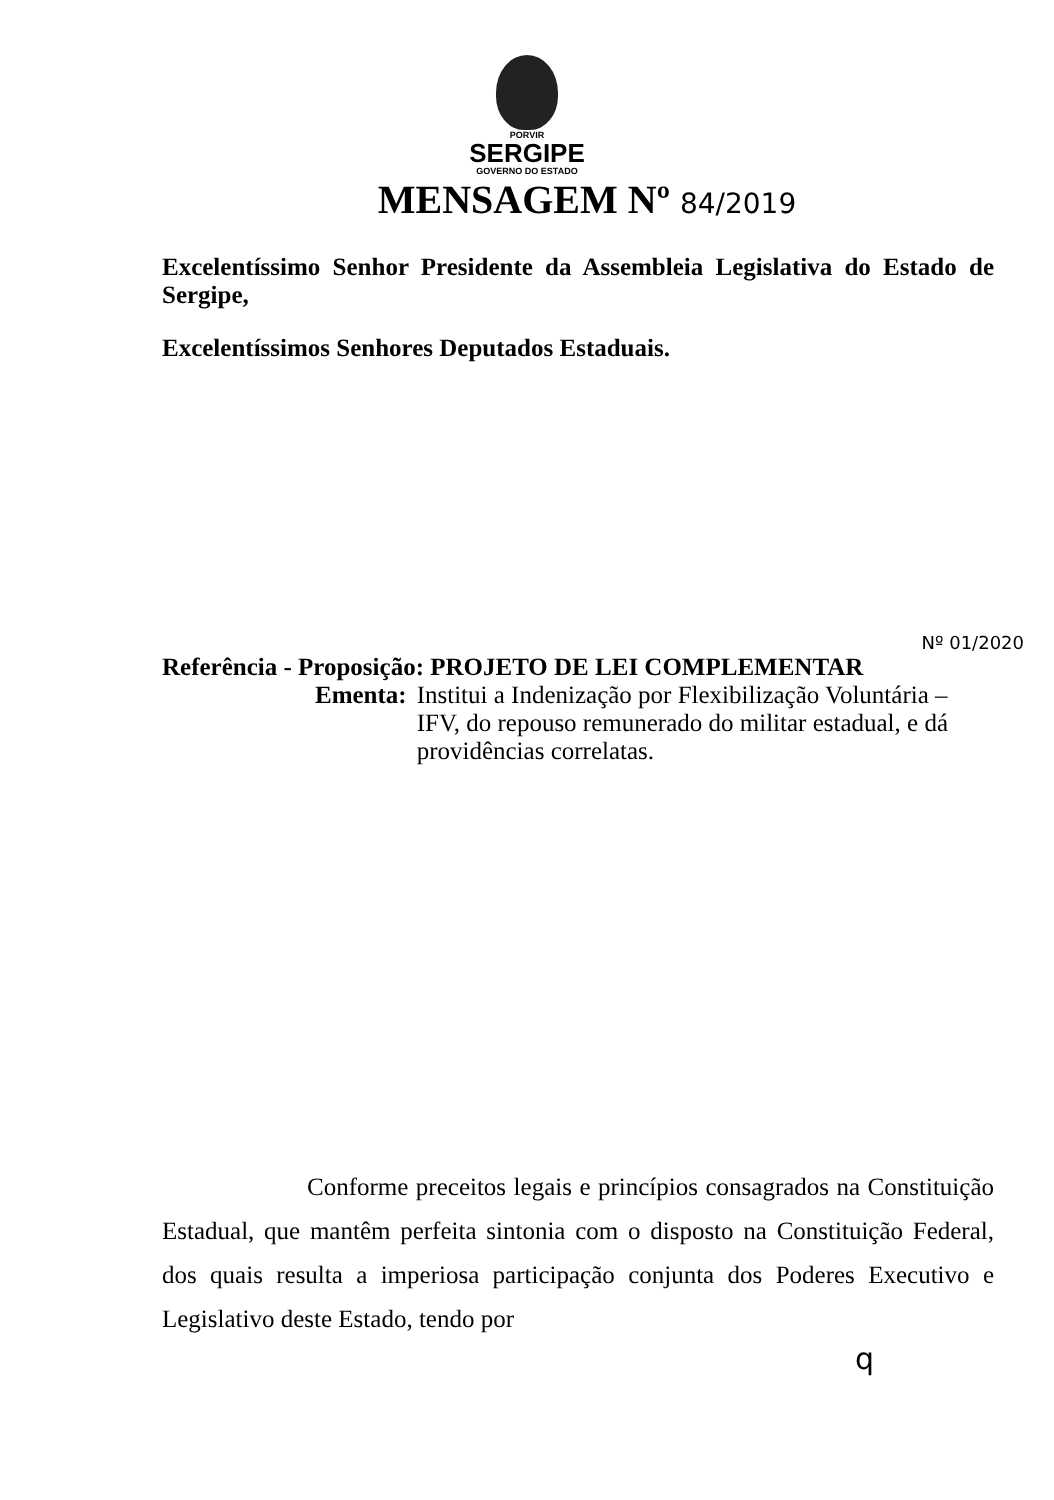PORVIR
SERGIPE
GOVERNO DO ESTADO
MENSAGEM Nº 84/2019
Excelentíssimo Senhor Presidente da Assembleia Legislativa do Estado de Sergipe,
Excelentíssimos Senhores Deputados Estaduais.
Nº 01/2020
Referência - Proposição: PROJETO DE LEI COMPLEMENTAR
Ementa: Institui a Indenização por Flexibilização Voluntária – IFV, do repouso remunerado do militar estadual, e dá providências correlatas.
Conforme preceitos legais e princípios consagrados na Constituição Estadual, que mantêm perfeita sintonia com o disposto na Constituição Federal, dos quais resulta a imperiosa participação conjunta dos Poderes Executivo e Legislativo deste Estado, tendo por
q